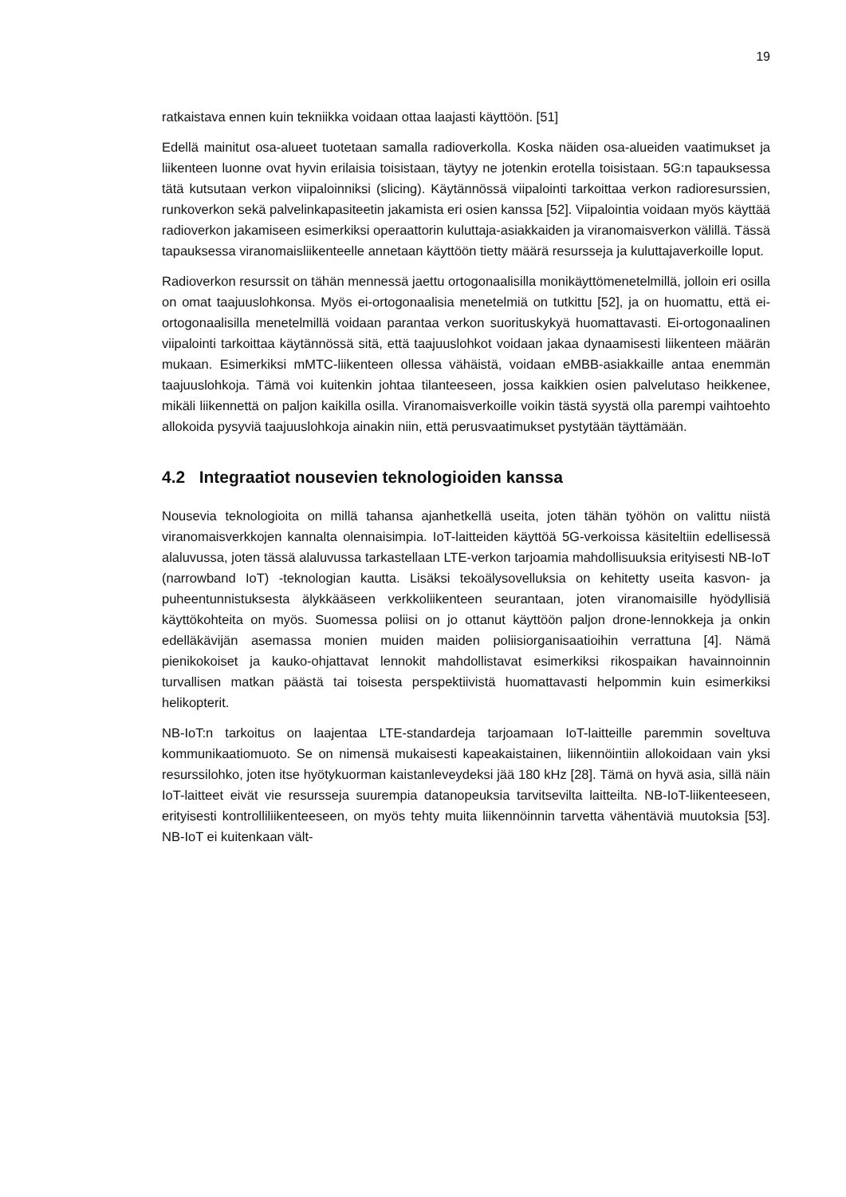19
ratkaistava ennen kuin tekniikka voidaan ottaa laajasti käyttöön. [51]
Edellä mainitut osa-alueet tuotetaan samalla radioverkolla. Koska näiden osa-alueiden vaatimukset ja liikenteen luonne ovat hyvin erilaisia toisistaan, täytyy ne jotenkin erotella toisistaan. 5G:n tapauksessa tätä kutsutaan verkon viipaloinniksi (slicing). Käytännössä viipalointi tarkoittaa verkon radioresurssien, runkoverkon sekä palvelinkapasiteetin jakamista eri osien kanssa [52]. Viipalointia voidaan myös käyttää radioverkon jakamiseen esimerkiksi operaattorin kuluttaja-asiakkaiden ja viranomaisverkon välillä. Tässä tapauksessa viranomaisliikenteelle annetaan käyttöön tietty määrä resursseja ja kuluttajaverkoille loput.
Radioverkon resurssit on tähän mennessä jaettu ortogonaalisilla monikäyttömenetelmillä, jolloin eri osilla on omat taajuuslohkonsa. Myös ei-ortogonaalisia menetelmiä on tutkittu [52], ja on huomattu, että ei-ortogonaalisilla menetelmillä voidaan parantaa verkon suorituskykyä huomattavasti. Ei-ortogonaalinen viipalointi tarkoittaa käytännössä sitä, että taajuuslohkot voidaan jakaa dynaamisesti liikenteen määrän mukaan. Esimerkiksi mMTC-liikenteen ollessa vähäistä, voidaan eMBB-asiakkaille antaa enemmän taajuuslohkoja. Tämä voi kuitenkin johtaa tilanteeseen, jossa kaikkien osien palvelutaso heikkenee, mikäli liikennettä on paljon kaikilla osilla. Viranomaisverkoille voikin tästä syystä olla parempi vaihtoehto allokoida pysyviä taajuuslohkoja ainakin niin, että perusvaatimukset pystytään täyttämään.
4.2 Integraatiot nousevien teknologioiden kanssa
Nousevia teknologioita on millä tahansa ajanhetkellä useita, joten tähän työhön on valittu niistä viranomaisverkkojen kannalta olennaisimpia. IoT-laitteiden käyttöä 5G-verkoissa käsiteltiin edellisessä alaluvussa, joten tässä alaluvussa tarkastellaan LTE-verkon tarjoamia mahdollisuuksia erityisesti NB-IoT (narrowband IoT) -teknologian kautta. Lisäksi tekoälysovelluksia on kehitetty useita kasvon- ja puheentunnistuksesta älykkääseen verkkoliikenteen seurantaan, joten viranomaisille hyödyllisiä käyttökohteita on myös. Suomessa poliisi on jo ottanut käyttöön paljon drone-lennokkeja ja onkin edelläkävijän asemassa monien muiden maiden poliisiorganisaatioihin verrattuna [4]. Nämä pienikokoiset ja kauko-ohjattavat lennokit mahdollistavat esimerkiksi rikospaikan havainnoinnin turvallisen matkan päästä tai toisesta perspektiivistä huomattavasti helpommin kuin esimerkiksi helikopterit.
NB-IoT:n tarkoitus on laajentaa LTE-standardeja tarjoamaan IoT-laitteille paremmin soveltuva kommunikaatiomuoto. Se on nimensä mukaisesti kapeakaistainen, liikennöintiin allokoidaan vain yksi resurssilohko, joten itse hyötykuorman kaistanleveydeksi jää 180 kHz [28]. Tämä on hyvä asia, sillä näin IoT-laitteet eivät vie resursseja suurempia datanopeuksia tarvitsevilta laitteilta. NB-IoT-liikenteeseen, erityisesti kontrolliliikenteeseen, on myös tehty muita liikennöinnin tarvetta vähentäviä muutoksia [53]. NB-IoT ei kuitenkaan vält-